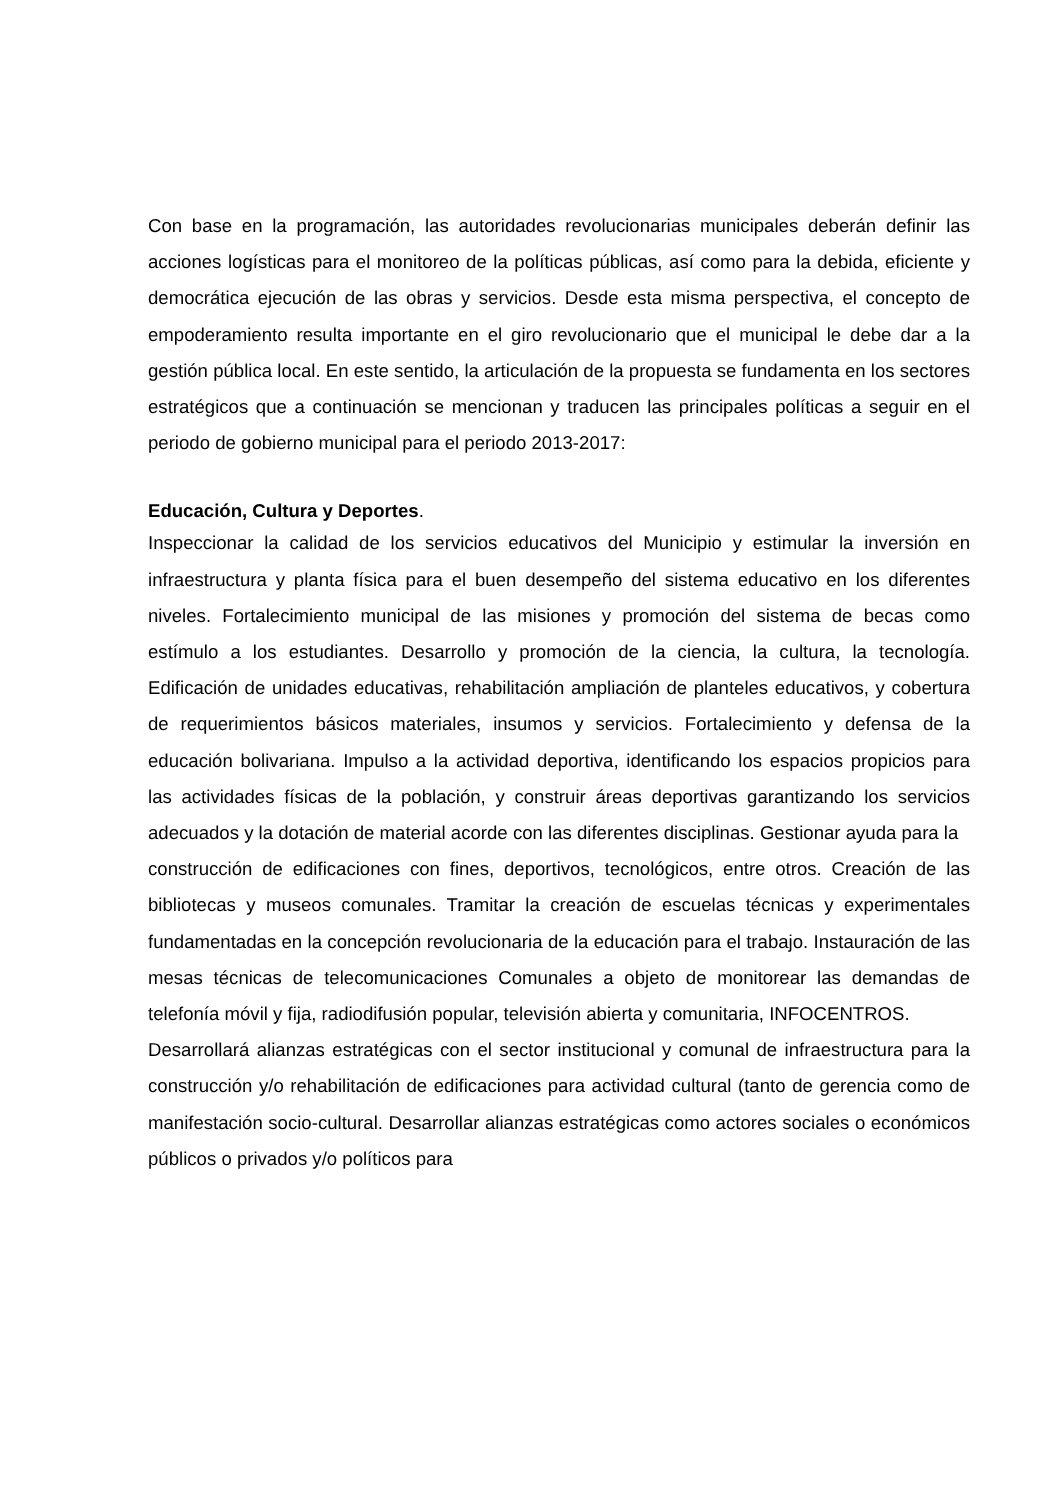Con base en la programación, las autoridades revolucionarias municipales deberán definir las acciones logísticas para el monitoreo de la políticas públicas, así como para la debida, eficiente y democrática ejecución de las obras y servicios. Desde esta misma perspectiva, el concepto de empoderamiento resulta importante en el giro revolucionario que el municipal le debe dar a la gestión pública local. En este sentido, la articulación de la propuesta se fundamenta en los sectores estratégicos que a continuación se mencionan y traducen las principales políticas a seguir en el periodo de gobierno municipal para el periodo 2013-2017:
Educación, Cultura y Deportes.
Inspeccionar la calidad de los servicios educativos del Municipio y estimular la inversión en infraestructura y planta física para el buen desempeño del sistema educativo en los diferentes niveles. Fortalecimiento municipal de las misiones y promoción del sistema de becas como estímulo a los estudiantes. Desarrollo y promoción de la ciencia, la cultura, la tecnología. Edificación de unidades educativas, rehabilitación ampliación de planteles educativos, y cobertura de requerimientos básicos materiales, insumos y servicios. Fortalecimiento y defensa de la educación bolivariana. Impulso a la actividad deportiva, identificando los espacios propicios para las actividades físicas de la población, y construir áreas deportivas garantizando los servicios adecuados y la dotación de material acorde con las diferentes disciplinas. Gestionar ayuda para la
construcción de edificaciones con fines, deportivos, tecnológicos, entre otros. Creación de las bibliotecas y museos comunales. Tramitar la creación de escuelas técnicas y experimentales fundamentadas en la concepción revolucionaria de la educación para el trabajo. Instauración de las mesas técnicas de telecomunicaciones Comunales a objeto de monitorear las demandas de telefonía móvil y fija, radiodifusión popular, televisión abierta y comunitaria, INFOCENTROS.
Desarrollará alianzas estratégicas con el sector institucional y comunal de infraestructura para la construcción y/o rehabilitación de edificaciones para actividad cultural (tanto de gerencia como de manifestación socio-cultural. Desarrollar alianzas estratégicas como actores sociales o económicos públicos o privados y/o políticos para